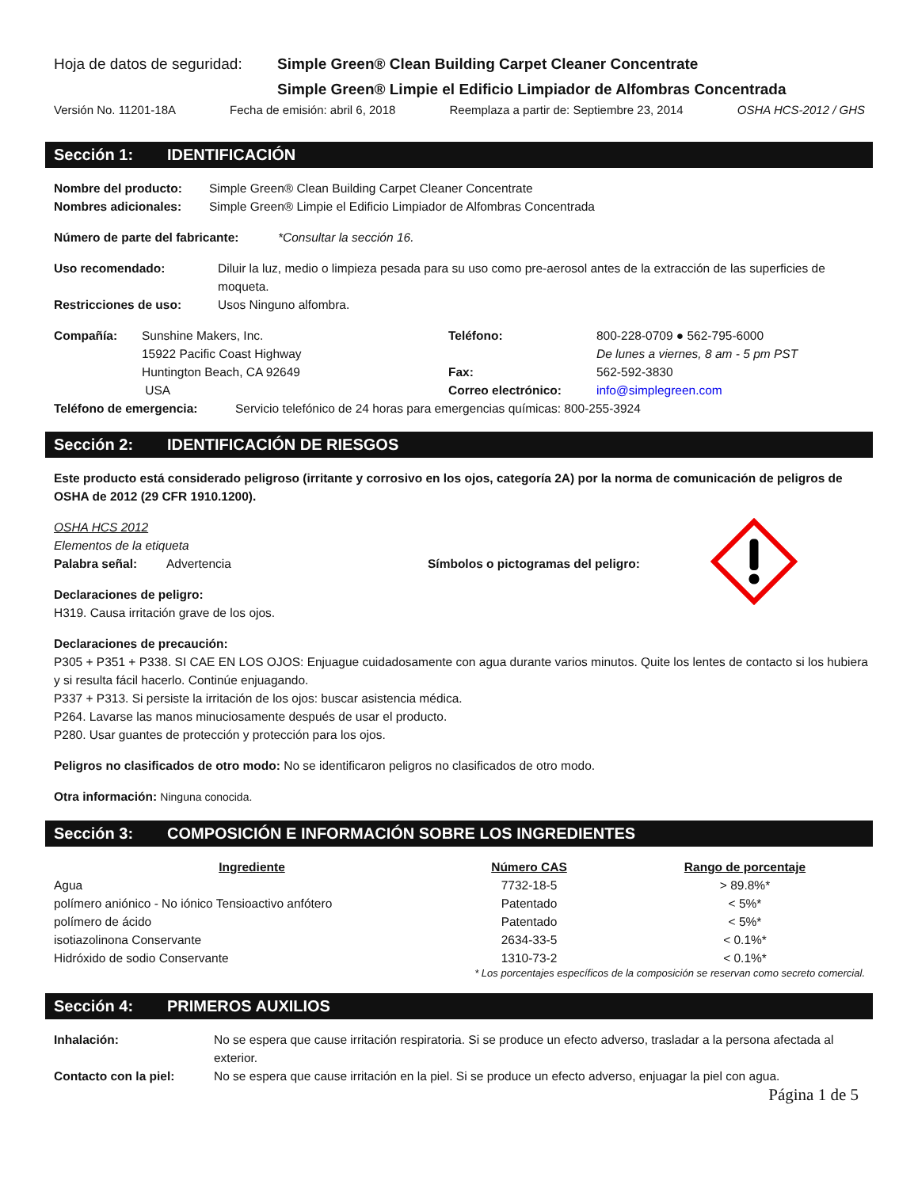Hoja de datos de seguridad: Simple Green® Clean Building Carpet Cleaner Concentrate
Simple Green® Limpie el Edificio Limpiador de Alfombras Concentrada
Versión No. 11201-18A Fecha de emisión: abril 6, 2018 Reemplaza a partir de: Septiembre 23, 2014 OSHA HCS-2012 / GHS
Sección 1: IDENTIFICACIÓN
Nombre del producto: Simple Green® Clean Building Carpet Cleaner Concentrate
Nombres adicionales: Simple Green® Limpie el Edificio Limpiador de Alfombras Concentrada
Número de parte del fabricante: *Consultar la sección 16.
Uso recomendado: Diluir la luz, medio o limpieza pesada para su uso como pre-aerosol antes de la extracción de las superficies de moqueta.
Restricciones de uso: Usos Ninguno alfombra.
Compañía: Sunshine Makers, Inc.
15922 Pacific Coast Highway
Huntington Beach, CA 92649
USA Teléfono:
Fax:
Correo electrónico: 800-228-0709 ● 562-795-6000
De lunes a viernes, 8 am - 5 pm PST
562-592-3830
info@simplegreen.com
Teléfono de emergencia: Servicio telefónico de 24 horas para emergencias químicas: 800-255-3924
Sección 2: IDENTIFICACIÓN DE RIESGOS
Este producto está considerado peligroso (irritante y corrosivo en los ojos, categoría 2A) por la norma de comunicación de peligros de OSHA de 2012 (29 CFR 1910.1200).
OSHA HCS 2012
Elementos de la etiqueta
Palabra señal: Advertencia Símbolos o pictogramas del peligro:
Declaraciones de peligro:
H319. Causa irritación grave de los ojos.
Declaraciones de precaución:
P305 + P351 + P338. SI CAE EN LOS OJOS: Enjuague cuidadosamente con agua durante varios minutos. Quite los lentes de contacto si los hubiera y si resulta fácil hacerlo. Continúe enjuagando.
P337 + P313. Si persiste la irritación de los ojos: buscar asistencia médica.
P264. Lavarse las manos minuciosamente después de usar el producto.
P280. Usar guantes de protección y protección para los ojos.
Peligros no clasificados de otro modo: No se identificaron peligros no clasificados de otro modo.
Otra información: Ninguna conocida.
Sección 3: COMPOSICIÓN E INFORMACIÓN SOBRE LOS INGREDIENTES
| Ingrediente | Número CAS | Rango de porcentaje |
| --- | --- | --- |
| Agua | 7732-18-5 | > 89.8%* |
| polímero aniónico - No iónico Tensioactivo anfótero | Patentado | < 5%* |
| polímero de ácido | Patentado | < 5%* |
| isotiazolinona Conservante | 2634-33-5 | < 0.1%* |
| Hidróxido de sodio Conservante | 1310-73-2 | < 0.1%* |
* Los porcentajes específicos de la composición se reservan como secreto comercial.
Sección 4: PRIMEROS AUXILIOS
Inhalación: No se espera que cause irritación respiratoria. Si se produce un efecto adverso, trasladar a la persona afectada al exterior.
Contacto con la piel: No se espera que cause irritación en la piel. Si se produce un efecto adverso, enjuagar la piel con agua.
Página 1 de 5